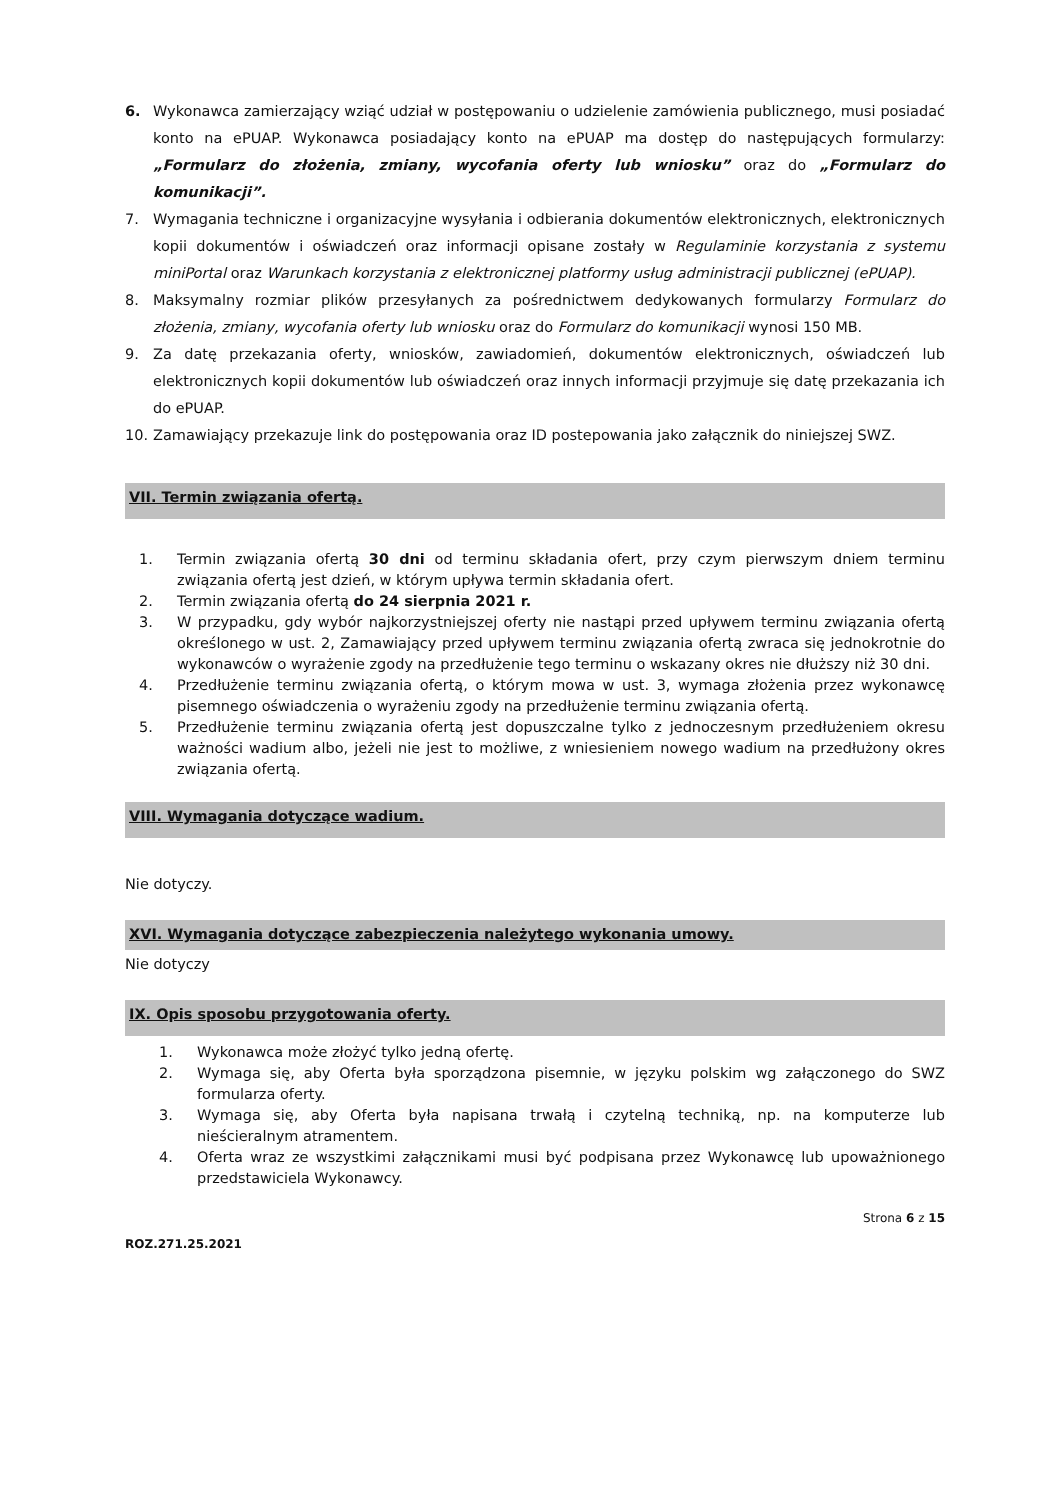6. Wykonawca zamierzający wziąć udział w postępowaniu o udzielenie zamówienia publicznego, musi posiadać konto na ePUAP. Wykonawca posiadający konto na ePUAP ma dostęp do następujących formularzy: „Formularz do złożenia, zmiany, wycofania oferty lub wniosku” oraz do „Formularz do komunikacji”.
7. Wymagania techniczne i organizacyjne wysyłania i odbierania dokumentów elektronicznych, elektronicznych kopii dokumentów i oświadczeń oraz informacji opisane zostały w Regulaminie korzystania z systemu miniPortal oraz Warunkach korzystania z elektronicznej platformy usług administracji publicznej (ePUAP).
8. Maksymalny rozmiar plików przesyłanych za pośrednictwem dedykowanych formularzy Formularz do złożenia, zmiany, wycofania oferty lub wniosku oraz do Formularz do komunikacji wynosi 150 MB.
9. Za datę przekazania oferty, wniosków, zawiadomień, dokumentów elektronicznych, oświadczeń lub elektronicznych kopii dokumentów lub oświadczeń oraz innych informacji przyjmuje się datę przekazania ich do ePUAP.
10. Zamawiający przekazuje link do postępowania oraz ID postepowania jako załącznik do niniejszej SWZ.
VII. Termin związania ofertą.
1. Termin związania ofertą 30 dni od terminu składania ofert, przy czym pierwszym dniem terminu związania ofertą jest dzień, w którym upływa termin składania ofert.
2. Termin związania ofertą do 24 sierpnia 2021 r.
3. W przypadku, gdy wybór najkorzystniejszej oferty nie nastąpi przed upływem terminu związania ofertą określonego w ust. 2, Zamawiający przed upływem terminu związania ofertą zwraca się jednokrotnie do wykonawców o wyrażenie zgody na przedłużenie tego terminu o wskazany okres nie dłuższy niż 30 dni.
4. Przedłużenie terminu związania ofertą, o którym mowa w ust. 3, wymaga złożenia przez wykonawcę pisemnego oświadczenia o wyrażeniu zgody na przedłużenie terminu związania ofertą.
5. Przedłużenie terminu związania ofertą jest dopuszczalne tylko z jednoczesnym przedłużeniem okresu ważności wadium albo, jeżeli nie jest to możliwe, z wniesieniem nowego wadium na przedłużony okres związania ofertą.
VIII. Wymagania dotyczące wadium.
Nie dotyczy.
XVI. Wymagania dotyczące zabezpieczenia należytego wykonania umowy.
Nie dotyczy
IX. Opis sposobu przygotowania oferty.
1. Wykonawca może złożyć tylko jedną ofertę.
2. Wymaga się, aby Oferta była sporządzona pisemnie, w języku polskim wg załączonego do SWZ formularza oferty.
3. Wymaga się, aby Oferta była napisana trwałą i czytelną techniką, np. na komputerze lub nieścieralnym atramentem.
4. Oferta wraz ze wszystkimi załącznikami musi być podpisana przez Wykonawcę lub upoważnionego przedstawiciela Wykonawcy.
Strona 6 z 15
ROZ.271.25.2021